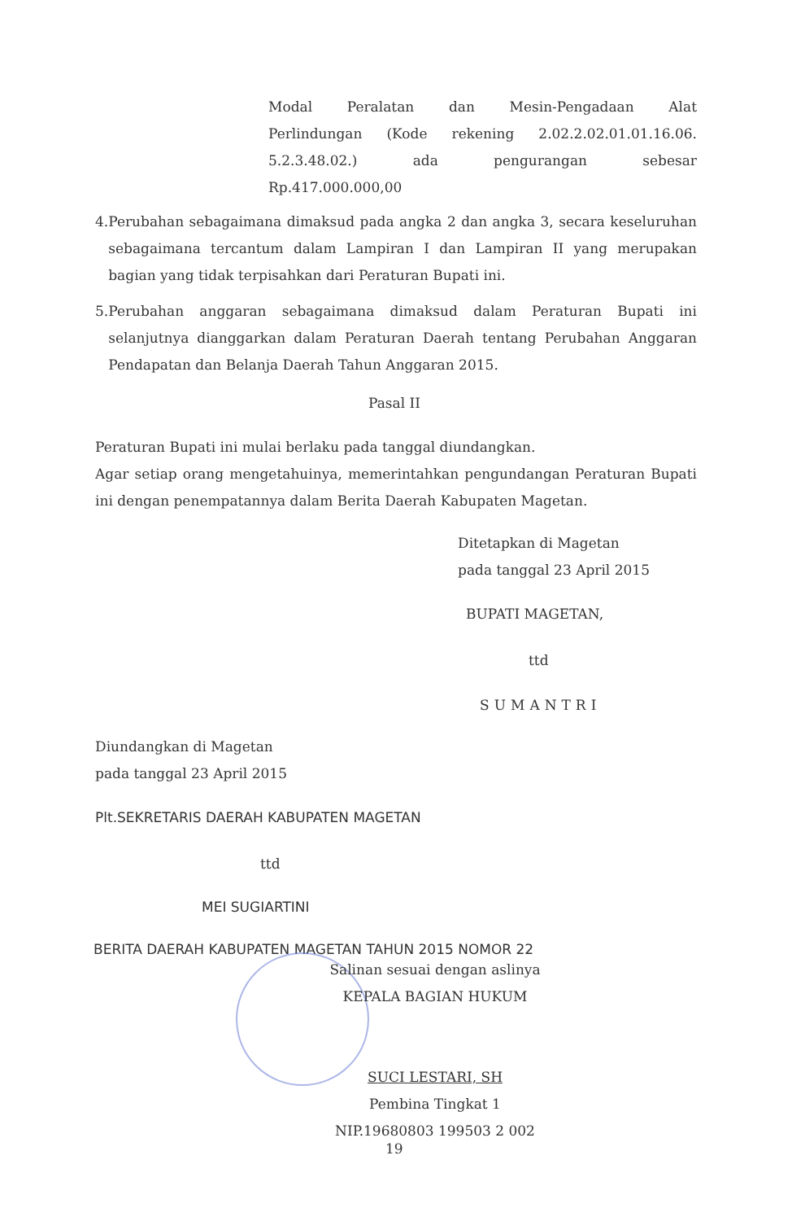Modal Peralatan dan Mesin-Pengadaan Alat
Perlindungan (Kode rekening 2.02.2.02.01.01.16.06.
5.2.3.48.02.) ada pengurangan sebesar
Rp.417.000.000,00
4. Perubahan sebagaimana dimaksud pada angka 2 dan angka 3, secara keseluruhan sebagaimana tercantum dalam Lampiran I dan Lampiran II yang merupakan bagian yang tidak terpisahkan dari Peraturan Bupati ini.
5. Perubahan anggaran sebagaimana dimaksud dalam Peraturan Bupati ini selanjutnya dianggarkan dalam Peraturan Daerah tentang Perubahan Anggaran Pendapatan dan Belanja Daerah Tahun Anggaran 2015.
Pasal II
Peraturan Bupati ini mulai berlaku pada tanggal diundangkan.
Agar setiap orang mengetahuinya, memerintahkan pengundangan Peraturan Bupati ini dengan penempatannya dalam Berita Daerah Kabupaten Magetan.
Ditetapkan di Magetan
pada tanggal 23 April 2015
BUPATI MAGETAN,
ttd
SUMANTRI
Diundangkan di Magetan
pada tanggal 23 April 2015
Plt.SEKRETARIS DAERAH KABUPATEN MAGETAN
ttd
MEI SUGIARTINI
BERITA DAERAH KABUPATEN MAGETAN TAHUN 2015 NOMOR 22
Salinan sesuai dengan aslinya
KEPALA BAGIAN HUKUM
SUCI LESTARI, SH
Pembina Tingkat 1
NIP.19680803 199503 2 002
19